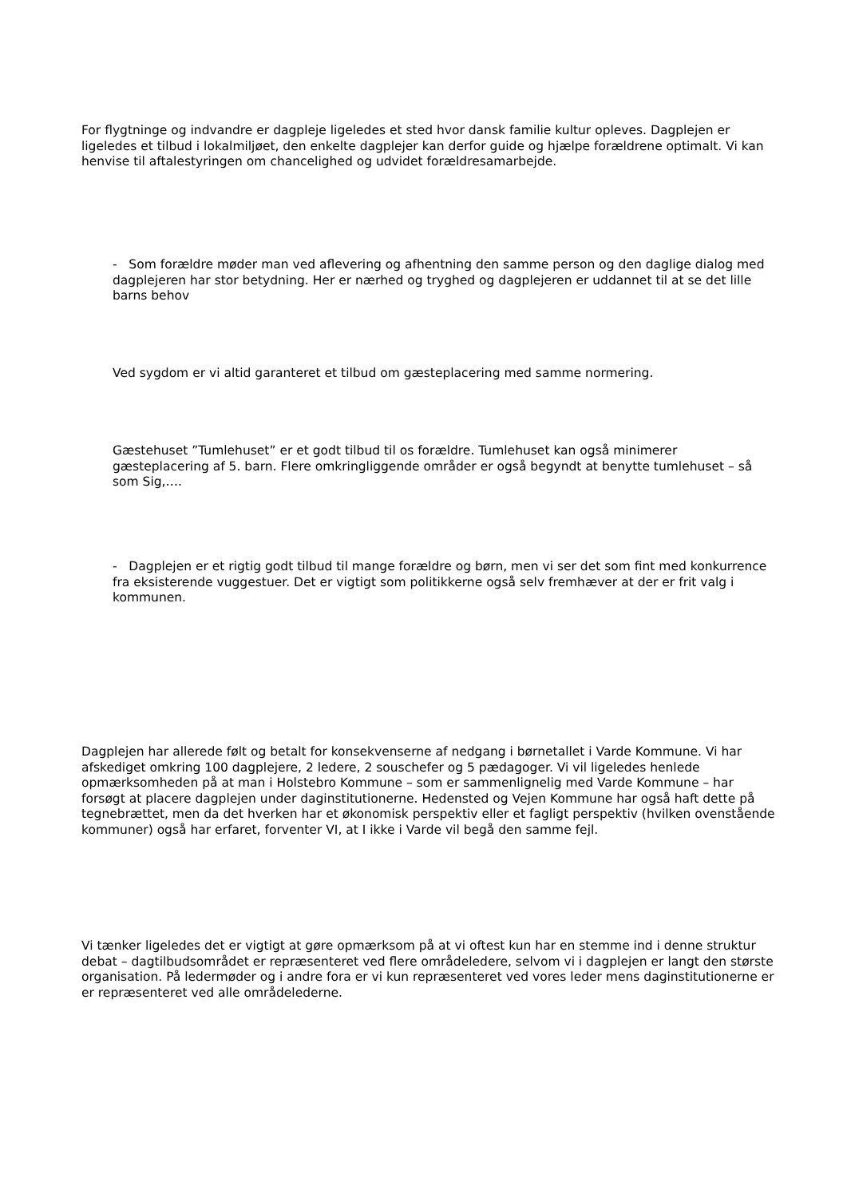For flygtninge og indvandre er dagpleje ligeledes et sted hvor dansk familie kultur opleves. Dagplejen er ligeledes et tilbud i lokalmiljøet, den enkelte dagplejer kan derfor guide og hjælpe forældrene optimalt. Vi kan henvise til aftalestyringen om chancelighed og udvidet forældresamarbejde.
- Som forældre møder man ved aflevering og afhentning den samme person og den daglige dialog med dagplejeren har stor betydning. Her er nærhed og tryghed og dagplejeren er uddannet til at se det lille barns behov
Ved sygdom er vi altid garanteret et tilbud om gæsteplacering med samme normering.
Gæstehuset ”Tumlehuset” er et godt tilbud til os forældre. Tumlehuset kan også minimerer gæsteplacering af 5. barn. Flere omkringliggende områder er også begyndt at benytte tumlehuset – så som Sig,….
- Dagplejen er et rigtig godt tilbud til mange forældre og børn, men vi ser det som fint med konkurrence fra eksisterende vuggestuer. Det er vigtigt som politikkerne også selv fremhæver at der er frit valg i kommunen.
Dagplejen har allerede følt og betalt for konsekvenserne af nedgang i børnetallet i Varde Kommune. Vi har afskediget omkring 100 dagplejere, 2 ledere, 2 souschefer og 5 pædagoger. Vi vil ligeledes henlede opmærksomheden på at man i Holstebro Kommune – som er sammenlignelig med Varde Kommune – har forsøgt at placere dagplejen under daginstitutionerne. Hedensted og Vejen Kommune har også haft dette på tegnebrættet, men da det hverken har et økonomisk perspektiv eller et fagligt perspektiv (hvilken ovenstående kommuner) også har erfaret, forventer VI, at I ikke i Varde vil begå den samme fejl.
Vi tænker ligeledes det er vigtigt at gøre opmærksom på at vi oftest kun har en stemme ind i denne struktur debat – dagtilbudsområdet er repræsenteret ved flere områdeledere, selvom vi i dagplejen er langt den største organisation. På ledermøder og i andre fora er vi kun repræsenteret ved vores leder mens daginstitutionerne er er repræsenteret ved alle områdelederne.